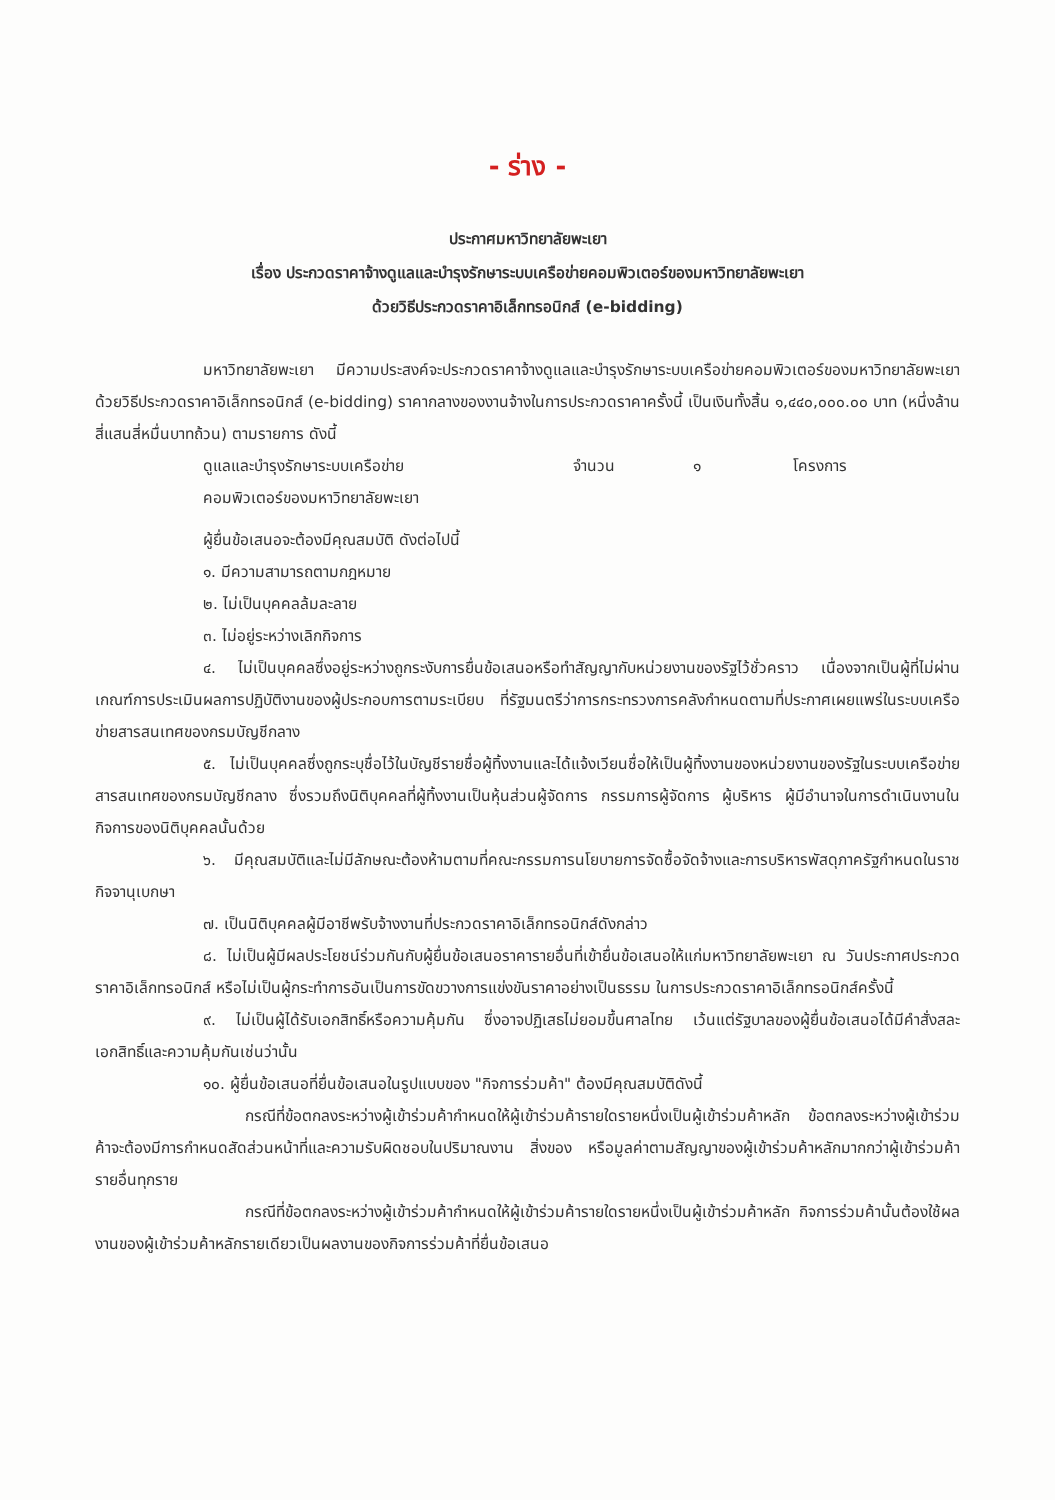- ร่าง -
ประกาศมหาวิทยาลัยพะเยา
เรื่อง ประกวดราคาจ้างดูแลและบำรุงรักษาระบบเครือข่ายคอมพิวเตอร์ของมหาวิทยาลัยพะเยา
ด้วยวิธีประกวดราคาอิเล็กทรอนิกส์ (e-bidding)
มหาวิทยาลัยพะเยา มีความประสงค์จะประกวดราคาจ้างดูแลและบำรุงรักษาระบบเครือข่ายคอมพิวเตอร์ของมหาวิทยาลัยพะเยา ด้วยวิธีประกวดราคาอิเล็กทรอนิกส์ (e-bidding) ราคากลางของงานจ้างในการประกวดราคาครั้งนี้ เป็นเงินทั้งสิ้น ๑,๔๔๐,๐๐๐.๐๐ บาท (หนึ่งล้านสี่แสนสี่หมื่นบาทถ้วน) ตามรายการ ดังนี้
ดูแลและบำรุงรักษาระบบเครือข่าย
คอมพิวเตอร์ของมหาวิทยาลัยพะเยา
จำนวน ๑ โครงการ
ผู้ยื่นข้อเสนอจะต้องมีคุณสมบัติ ดังต่อไปนี้
๑. มีความสามารถตามกฎหมาย
๒. ไม่เป็นบุคคลล้มละลาย
๓. ไม่อยู่ระหว่างเลิกกิจการ
๔. ไม่เป็นบุคคลซึ่งอยู่ระหว่างถูกระงับการยื่นข้อเสนอหรือทำสัญญากับหน่วยงานของรัฐไว้ชั่วคราว เนื่องจากเป็นผู้ที่ไม่ผ่านเกณฑ์การประเมินผลการปฏิบัติงานของผู้ประกอบการตามระเบียบ ที่รัฐมนตรีว่าการกระทรวงการคลังกำหนดตามที่ประกาศเผยแพร่ในระบบเครือข่ายสารสนเทศของกรมบัญชีกลาง
๕. ไม่เป็นบุคคลซึ่งถูกระบุชื่อไว้ในบัญชีรายชื่อผู้ทิ้งงานและได้แจ้งเวียนชื่อให้เป็นผู้ทิ้งงานของหน่วยงานของรัฐในระบบเครือข่ายสารสนเทศของกรมบัญชีกลาง ซึ่งรวมถึงนิติบุคคลที่ผู้ทิ้งงานเป็นหุ้นส่วนผู้จัดการ กรรมการผู้จัดการ ผู้บริหาร ผู้มีอำนาจในการดำเนินงานในกิจการของนิติบุคคลนั้นด้วย
๖. มีคุณสมบัติและไม่มีลักษณะต้องห้ามตามที่คณะกรรมการนโยบายการจัดซื้อจัดจ้างและการบริหารพัสดุภาครัฐกำหนดในราชกิจจานุเบกษา
๗. เป็นนิติบุคคลผู้มีอาชีพรับจ้างงานที่ประกวดราคาอิเล็กทรอนิกส์ดังกล่าว
๘. ไม่เป็นผู้มีผลประโยชน์ร่วมกันกับผู้ยื่นข้อเสนอราคารายอื่นที่เข้ายื่นข้อเสนอให้แก่มหาวิทยาลัยพะเยา ณ วันประกาศประกวดราคาอิเล็กทรอนิกส์ หรือไม่เป็นผู้กระทำการอันเป็นการขัดขวางการแข่งขันราคาอย่างเป็นธรรม ในการประกวดราคาอิเล็กทรอนิกส์ครั้งนี้
๙. ไม่เป็นผู้ได้รับเอกสิทธิ์หรือความคุ้มกัน ซึ่งอาจปฏิเสธไม่ยอมขึ้นศาลไทย เว้นแต่รัฐบาลของผู้ยื่นข้อเสนอได้มีคำสั่งสละเอกสิทธิ์และความคุ้มกันเช่นว่านั้น
๑๐. ผู้ยื่นข้อเสนอที่ยื่นข้อเสนอในรูปแบบของ "กิจการร่วมค้า" ต้องมีคุณสมบัติดังนี้
กรณีที่ข้อตกลงระหว่างผู้เข้าร่วมค้ากำหนดให้ผู้เข้าร่วมค้ารายใดรายหนึ่งเป็นผู้เข้าร่วมค้าหลัก ข้อตกลงระหว่างผู้เข้าร่วมค้าจะต้องมีการกำหนดสัดส่วนหน้าที่และความรับผิดชอบในปริมาณงาน สิ่งของ หรือมูลค่าตามสัญญาของผู้เข้าร่วมค้าหลักมากกว่าผู้เข้าร่วมค้ารายอื่นทุกราย
กรณีที่ข้อตกลงระหว่างผู้เข้าร่วมค้ากำหนดให้ผู้เข้าร่วมค้ารายใดรายหนึ่งเป็นผู้เข้าร่วมค้าหลัก กิจการร่วมค้านั้นต้องใช้ผลงานของผู้เข้าร่วมค้าหลักรายเดียวเป็นผลงานของกิจการร่วมค้าที่ยื่นข้อเสนอ